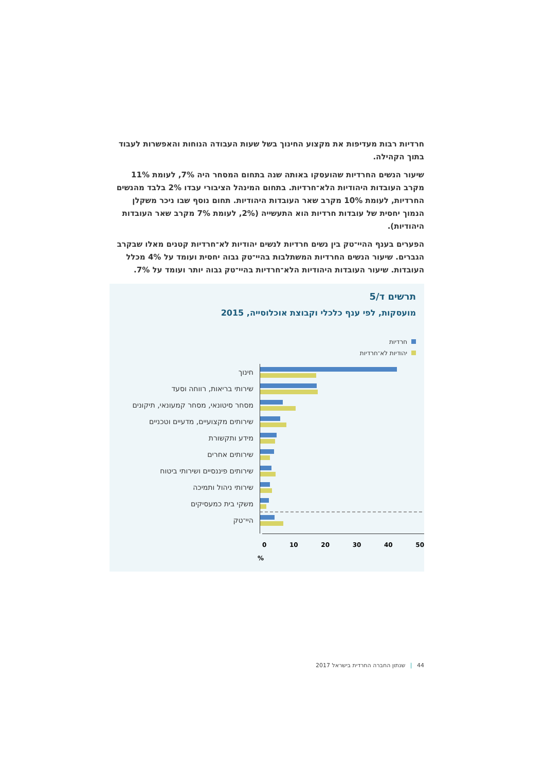חרדיות רבות מעדיפות את מקצוע החינוך בשל שעות העבודה הנוחות והאפשרות לעבוד בתוך הקהילה.
שיעור הנשים החרדיות שהועסקו באותה שנה בתחום המסחר היה 7%, לעומת 11% מקרב העובדות היהודיות הלא־חרדיות. בתחום המינהל הציבורי עבדו 2% בלבד מהנשים החרדיות, לעומת 10% מקרב שאר העובדות היהודיות. תחום נוסף שבו ניכר משקלן הנמוך יחסית של עובדות חרדיות הוא התעשייה (2%, לעומת 7% מקרב שאר העובדות היהודיות).
הפערים בענף ההיי־טק בין נשים חרדיות לנשים יהודיות לא־חרדיות קטנים מאלו שבקרב הגברים. שיעור הנשים החרדיות המשתלבות בהיי־טק גבוה יחסית ועומד על 4% מכלל העובדות. שיעור העובדות היהודיות הלא־חרדיות בהיי־טק גבוה יותר ועומד על 7%.
תרשים ד/5
מועסקות, לפי ענף כלכלי וקבוצת אוכלוסייה, 2015
חרדיות
יהודיות לא־חרדיות
חינוך
שירותי בריאות, רווחה וסעד
מסחר סיטונאי, מסחר קמעונאי, תיקונים
שירותים מקצועיים, מדעיים וטכניים
מידע ותקשורת
שירותים אחרים
שירותים פיננסיים ושירותי ביטוח
שירותי ניהול ותמיכה
משקי בית כמעסיקים
היי־טק
0 10 20 30 40 50
%
44 | שנתון החברה החרדית בישראל 2017